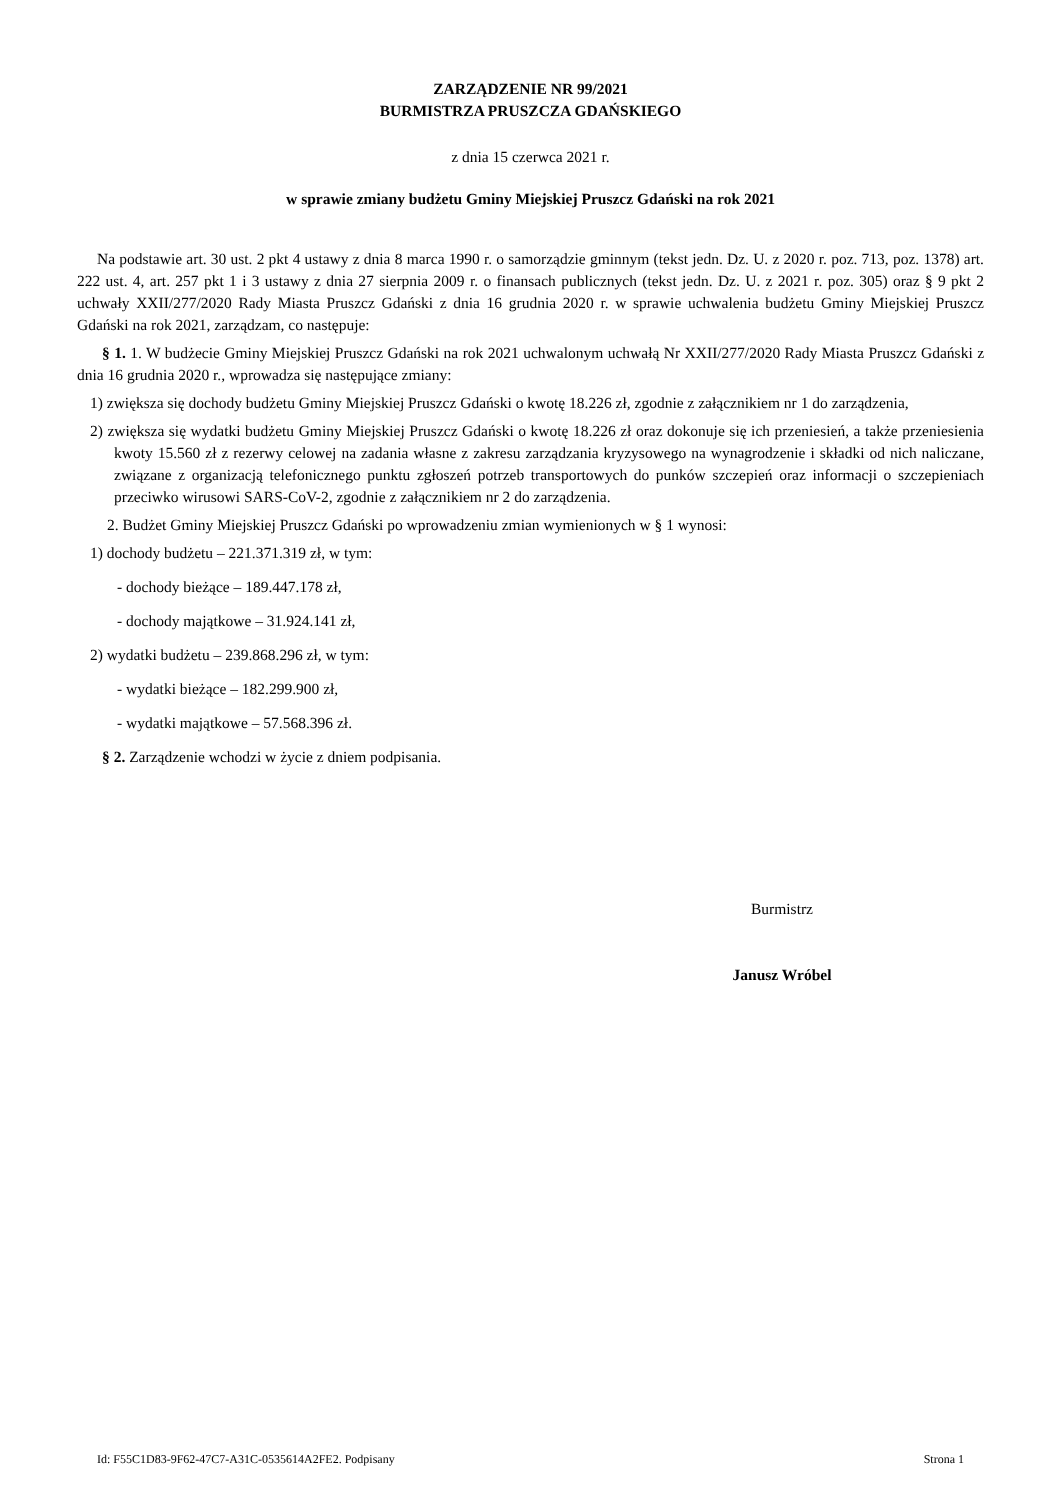ZARZĄDZENIE NR 99/2021
BURMISTRZA PRUSZCZA GDAŃSKIEGO
z dnia 15 czerwca 2021 r.
w sprawie zmiany budżetu Gminy Miejskiej Pruszcz Gdański na rok 2021
Na podstawie art. 30 ust. 2 pkt 4 ustawy z dnia 8 marca 1990 r. o samorządzie gminnym (tekst jedn. Dz. U. z 2020 r. poz. 713, poz. 1378) art. 222 ust. 4, art. 257 pkt 1 i 3 ustawy z dnia 27 sierpnia 2009 r. o finansach publicznych (tekst jedn. Dz. U. z 2021 r. poz. 305) oraz § 9 pkt 2 uchwały XXII/277/2020 Rady Miasta Pruszcz Gdański z dnia 16 grudnia 2020 r. w sprawie uchwalenia budżetu Gminy Miejskiej Pruszcz Gdański na rok 2021, zarządzam, co następuje:
§ 1. 1. W budżecie Gminy Miejskiej Pruszcz Gdański na rok 2021 uchwalonym uchwałą Nr XXII/277/2020 Rady Miasta Pruszcz Gdański z dnia 16 grudnia 2020 r., wprowadza się następujące zmiany:
1) zwiększa się dochody budżetu Gminy Miejskiej Pruszcz Gdański o kwotę 18.226 zł, zgodnie z załącznikiem nr 1 do zarządzenia,
2) zwiększa się wydatki budżetu Gminy Miejskiej Pruszcz Gdański o kwotę 18.226 zł oraz dokonuje się ich przeniesień, a także przeniesienia kwoty 15.560 zł z rezerwy celowej na zadania własne z zakresu zarządzania kryzysowego na wynagrodzenie i składki od nich naliczane, związane z organizacją telefonicznego punktu zgłoszeń potrzeb transportowych do punków szczepień oraz informacji o szczepieniach przeciwko wirusowi SARS-CoV-2, zgodnie z załącznikiem nr 2 do zarządzenia.
2. Budżet Gminy Miejskiej Pruszcz Gdański po wprowadzeniu zmian wymienionych w § 1 wynosi:
1) dochody budżetu – 221.371.319 zł, w tym:
- dochody bieżące – 189.447.178 zł,
- dochody majątkowe – 31.924.141 zł,
2) wydatki budżetu – 239.868.296 zł, w tym:
- wydatki bieżące – 182.299.900 zł,
- wydatki majątkowe – 57.568.396 zł.
§ 2. Zarządzenie wchodzi w życie z dniem podpisania.
Burmistrz
Janusz Wróbel
Id: F55C1D83-9F62-47C7-A31C-0535614A2FE2. Podpisany Strona 1